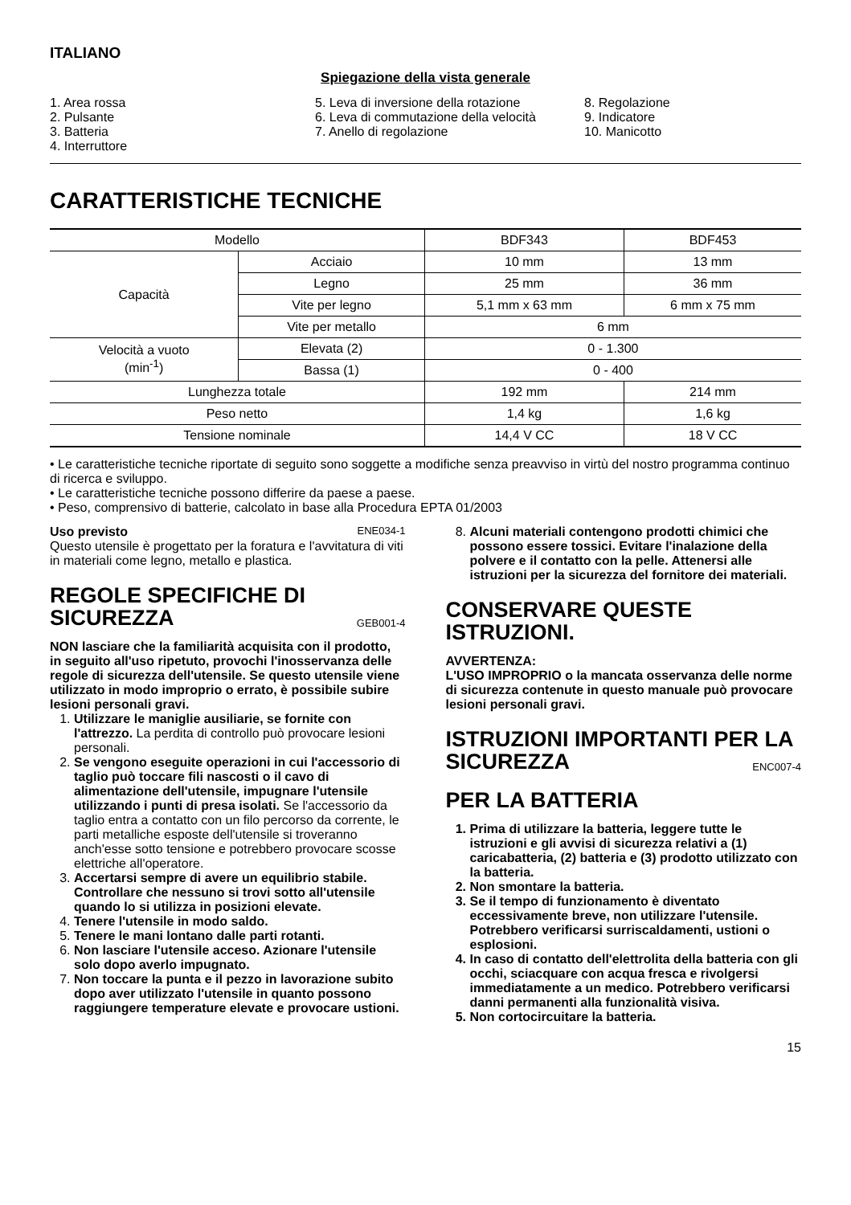ITALIANO
Spiegazione della vista generale
1. Area rossa
2. Pulsante
3. Batteria
4. Interruttore
5. Leva di inversione della rotazione
6. Leva di commutazione della velocità
7. Anello di regolazione
8. Regolazione
9. Indicatore
10. Manicotto
CARATTERISTICHE TECNICHE
| Modello | | BDF343 | BDF453 |
| Capacità | Acciaio | 10 mm | 13 mm |
| | Legno | 25 mm | 36 mm |
| | Vite per legno | 5,1 mm x 63 mm | 6 mm x 75 mm |
| | Vite per metallo | 6 mm | |
| Velocità a vuoto (min<sup>-1</sup>) | Elevata (2) | 0 - 1.300 | |
| | Bassa (1) | 0 - 400 | |
| Lunghezza totale | | 192 mm | 214 mm |
| Peso netto | | 1,4 kg | 1,6 kg |
| Tensione nominale | | 14,4 V CC | 18 V CC |
• Le caratteristiche tecniche riportate di seguito sono soggette a modifiche senza preavviso in virtù del nostro programma continuo di ricerca e sviluppo.
• Le caratteristiche tecniche possono differire da paese a paese.
• Peso, comprensivo di batterie, calcolato in base alla Procedura EPTA 01/2003
Uso previsto ENE034-1
Questo utensile è progettato per la foratura e l'avvitatura di viti in materiali come legno, metallo e plastica.
REGOLE SPECIFICHE DI SICUREZZA GEB001-4
NON lasciare che la familiarità acquisita con il prodotto, in seguito all'uso ripetuto, provochi l'inosservanza delle regole di sicurezza dell'utensile. Se questo utensile viene utilizzato in modo improprio o errato, è possibile subire lesioni personali gravi.
1. Utilizzare le maniglie ausiliarie, se fornite con l'attrezzo. La perdita di controllo può provocare lesioni personali.
2. Se vengono eseguite operazioni in cui l'accessorio di taglio può toccare fili nascosti o il cavo di alimentazione dell'utensile, impugnare l'utensile utilizzando i punti di presa isolati. Se l'accessorio da taglio entra a contatto con un filo percorso da corrente, le parti metalliche esposte dell'utensile si troveranno anch'esse sotto tensione e potrebbero provocare scosse elettriche all'operatore.
3. Accertarsi sempre di avere un equilibrio stabile. Controllare che nessuno si trovi sotto all'utensile quando lo si utilizza in posizioni elevate.
4. Tenere l'utensile in modo saldo.
5. Tenere le mani lontano dalle parti rotanti.
6. Non lasciare l'utensile acceso. Azionare l'utensile solo dopo averlo impugnato.
7. Non toccare la punta e il pezzo in lavorazione subito dopo aver utilizzato l'utensile in quanto possono raggiungere temperature elevate e provocare ustioni.
8. Alcuni materiali contengono prodotti chimici che possono essere tossici. Evitare l'inalazione della polvere e il contatto con la pelle. Attenersi alle istruzioni per la sicurezza del fornitore dei materiali.
CONSERVARE QUESTE ISTRUZIONI.
AVVERTENZA:
L'USO IMPROPRIO o la mancata osservanza delle norme di sicurezza contenute in questo manuale può provocare lesioni personali gravi.
ISTRUZIONI IMPORTANTI PER LA SICUREZZA ENC007-4
PER LA BATTERIA
1. Prima di utilizzare la batteria, leggere tutte le istruzioni e gli avvisi di sicurezza relativi a (1) caricabatteria, (2) batteria e (3) prodotto utilizzato con la batteria.
2. Non smontare la batteria.
3. Se il tempo di funzionamento è diventato eccessivamente breve, non utilizzare l'utensile. Potrebbero verificarsi surriscaldamenti, ustioni o esplosioni.
4. In caso di contatto dell'elettrolita della batteria con gli occhi, sciacquare con acqua fresca e rivolgersi immediatamente a un medico. Potrebbero verificarsi danni permanenti alla funzionalità visiva.
5. Non cortocircuitare la batteria.
15